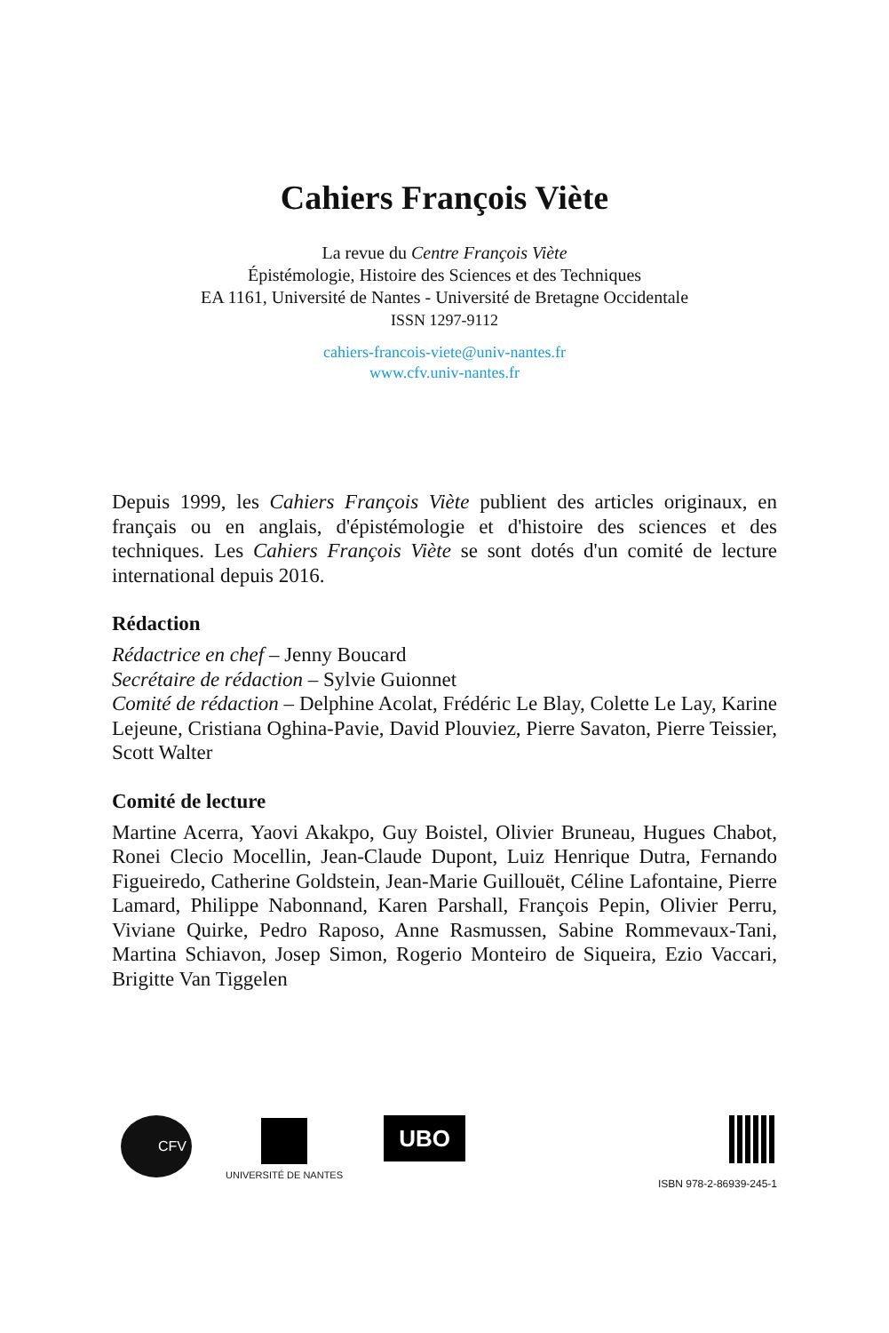Cahiers François Viète
La revue du Centre François Viète
Épistémologie, Histoire des Sciences et des Techniques
EA 1161, Université de Nantes - Université de Bretagne Occidentale
ISSN 1297-9112
cahiers-francois-viete@univ-nantes.fr
www.cfv.univ-nantes.fr
Depuis 1999, les Cahiers François Viète publient des articles originaux, en français ou en anglais, d'épistémologie et d'histoire des sciences et des techniques. Les Cahiers François Viète se sont dotés d'un comité de lecture international depuis 2016.
Rédaction
Rédactrice en chef – Jenny Boucard
Secrétaire de rédaction – Sylvie Guionnet
Comité de rédaction – Delphine Acolat, Frédéric Le Blay, Colette Le Lay, Karine Lejeune, Cristiana Oghina-Pavie, David Plouviez, Pierre Savaton, Pierre Teissier, Scott Walter
Comité de lecture
Martine Acerra, Yaovi Akakpo, Guy Boistel, Olivier Bruneau, Hugues Chabot, Ronei Clecio Mocellin, Jean-Claude Dupont, Luiz Henrique Dutra, Fernando Figueiredo, Catherine Goldstein, Jean-Marie Guillouët, Céline Lafontaine, Pierre Lamard, Philippe Nabonnand, Karen Parshall, François Pepin, Olivier Perru, Viviane Quirke, Pedro Raposo, Anne Rasmussen, Sabine Rommevaux-Tani, Martina Schiavon, Josep Simon, Rogerio Monteiro de Siqueira, Ezio Vaccari, Brigitte Van Tiggelen
CFV
UNIVERSITÉ DE NANTES
UBO
ISBN 978-2-86939-245-1